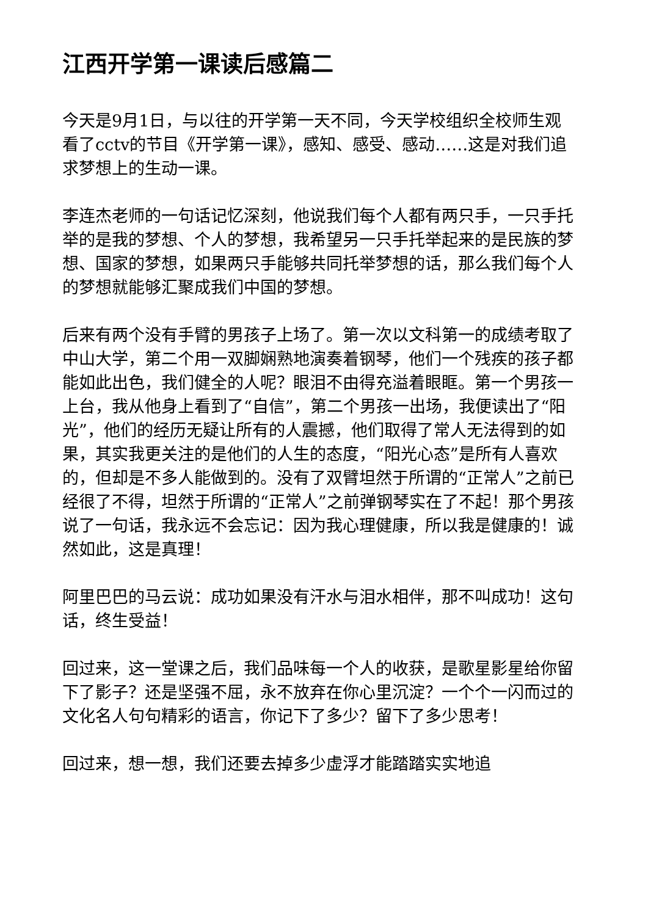江西开学第一课读后感篇二
今天是9月1日，与以往的开学第一天不同，今天学校组织全校师生观看了cctv的节目《开学第一课》，感知、感受、感动……这是对我们追求梦想上的生动一课。
李连杰老师的一句话记忆深刻，他说我们每个人都有两只手，一只手托举的是我的梦想、个人的梦想，我希望另一只手托举起来的是民族的梦想、国家的梦想，如果两只手能够共同托举梦想的话，那么我们每个人的梦想就能够汇聚成我们中国的梦想。
后来有两个没有手臂的男孩子上场了。第一次以文科第一的成绩考取了中山大学，第二个用一双脚娴熟地演奏着钢琴，他们一个残疾的孩子都能如此出色，我们健全的人呢？眼泪不由得充溢着眼眶。第一个男孩一上台，我从他身上看到了“自信”，第二个男孩一出场，我便读出了“阳光”，他们的经历无疑让所有的人震撼，他们取得了常人无法得到的如果，其实我更关注的是他们的人生的态度，“阳光心态”是所有人喜欢的，但却是不多人能做到的。没有了双臂坦然于所谓的“正常人”之前已经很了不得，坦然于所谓的“正常人”之前弹钢琴实在了不起！那个男孩说了一句话，我永远不会忘记：因为我心理健康，所以我是健康的！诚然如此，这是真理！
阿里巴巴的马云说：成功如果没有汗水与泪水相伴，那不叫成功！这句话，终生受益！
回过来，这一堂课之后，我们品味每一个人的收获，是歌星影星给你留下了影子？还是坚强不屈，永不放弃在你心里沉淀？一个个一闪而过的文化名人句句精彩的语言，你记下了多少？留下了多少思考！
回过来，想一想，我们还要去掉多少虚浮才能踏踏实实地追